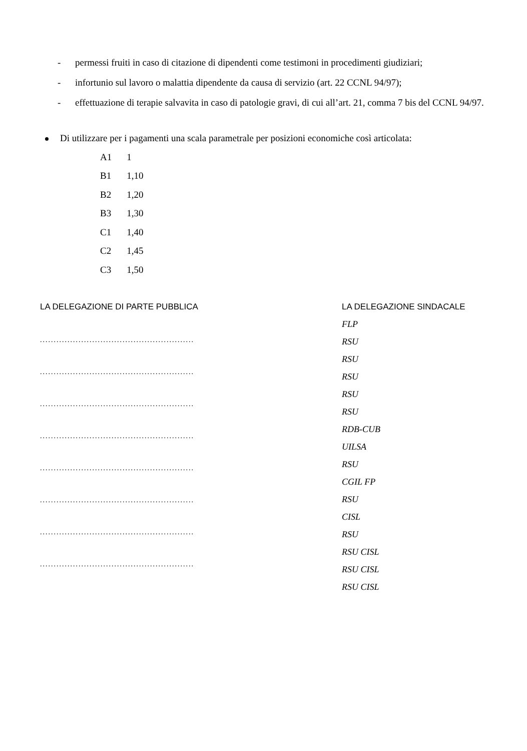- permessi fruiti in caso di citazione di dipendenti come testimoni in procedimenti giudiziari;
- infortunio sul lavoro o malattia dipendente da causa di servizio (art. 22 CCNL 94/97);
- effettuazione di terapie salvavita in caso di patologie gravi, di cui all’art. 21, comma 7 bis del CCNL 94/97.
Di utilizzare per i pagamenti una scala parametrale per posizioni economiche così articolata:
| A1 | 1 |
| B1 | 1,10 |
| B2 | 1,20 |
| B3 | 1,30 |
| C1 | 1,40 |
| C2 | 1,45 |
| C3 | 1,50 |
LA DELEGAZIONE DI PARTE PUBBLICA
........................................................
........................................................
........................................................
........................................................
........................................................
........................................................
........................................................
........................................................
LA DELEGAZIONE SINDACALE
FLP
RSU
RSU
RSU
RSU
RSU
RDB-CUB
UILSA
RSU
CGIL FP
RSU
CISL
RSU
RSU CISL
RSU CISL
RSU CISL